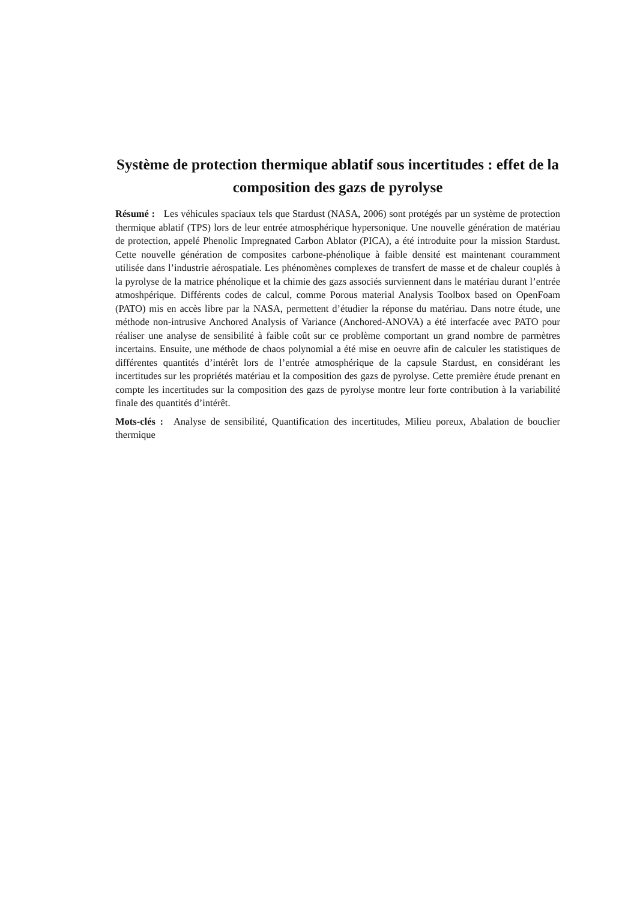Système de protection thermique ablatif sous incertitudes : effet de la composition des gazs de pyrolyse
Résumé : Les véhicules spaciaux tels que Stardust (NASA, 2006) sont protégés par un système de protection thermique ablatif (TPS) lors de leur entrée atmosphérique hypersonique. Une nouvelle génération de matériau de protection, appelé Phenolic Impregnated Carbon Ablator (PICA), a été introduite pour la mission Stardust. Cette nouvelle génération de composites carbone-phénolique à faible densité est maintenant couramment utilisée dans l’industrie aérospatiale. Les phénomènes complexes de transfert de masse et de chaleur couplés à la pyrolyse de la matrice phénolique et la chimie des gazs associés surviennent dans le matériau durant l’entrée atmoshpérique. Différents codes de calcul, comme Porous material Analysis Toolbox based on OpenFoam (PATO) mis en accès libre par la NASA, permettent d’étudier la réponse du matériau. Dans notre étude, une méthode non-intrusive Anchored Analysis of Variance (Anchored-ANOVA) a été interfacée avec PATO pour réaliser une analyse de sensibilité à faible coût sur ce problème comportant un grand nombre de parmètres incertains. Ensuite, une méthode de chaos polynomial a été mise en oeuvre afin de calculer les statistiques de différentes quantités d’intérêt lors de l’entrée atmosphérique de la capsule Stardust, en considérant les incertitudes sur les propriétés matériau et la composition des gazs de pyrolyse. Cette première étude prenant en compte les incertitudes sur la composition des gazs de pyrolyse montre leur forte contribution à la variabilité finale des quantités d’intérêt.
Mots-clés : Analyse de sensibilité, Quantification des incertitudes, Milieu poreux, Abalation de bouclier thermique